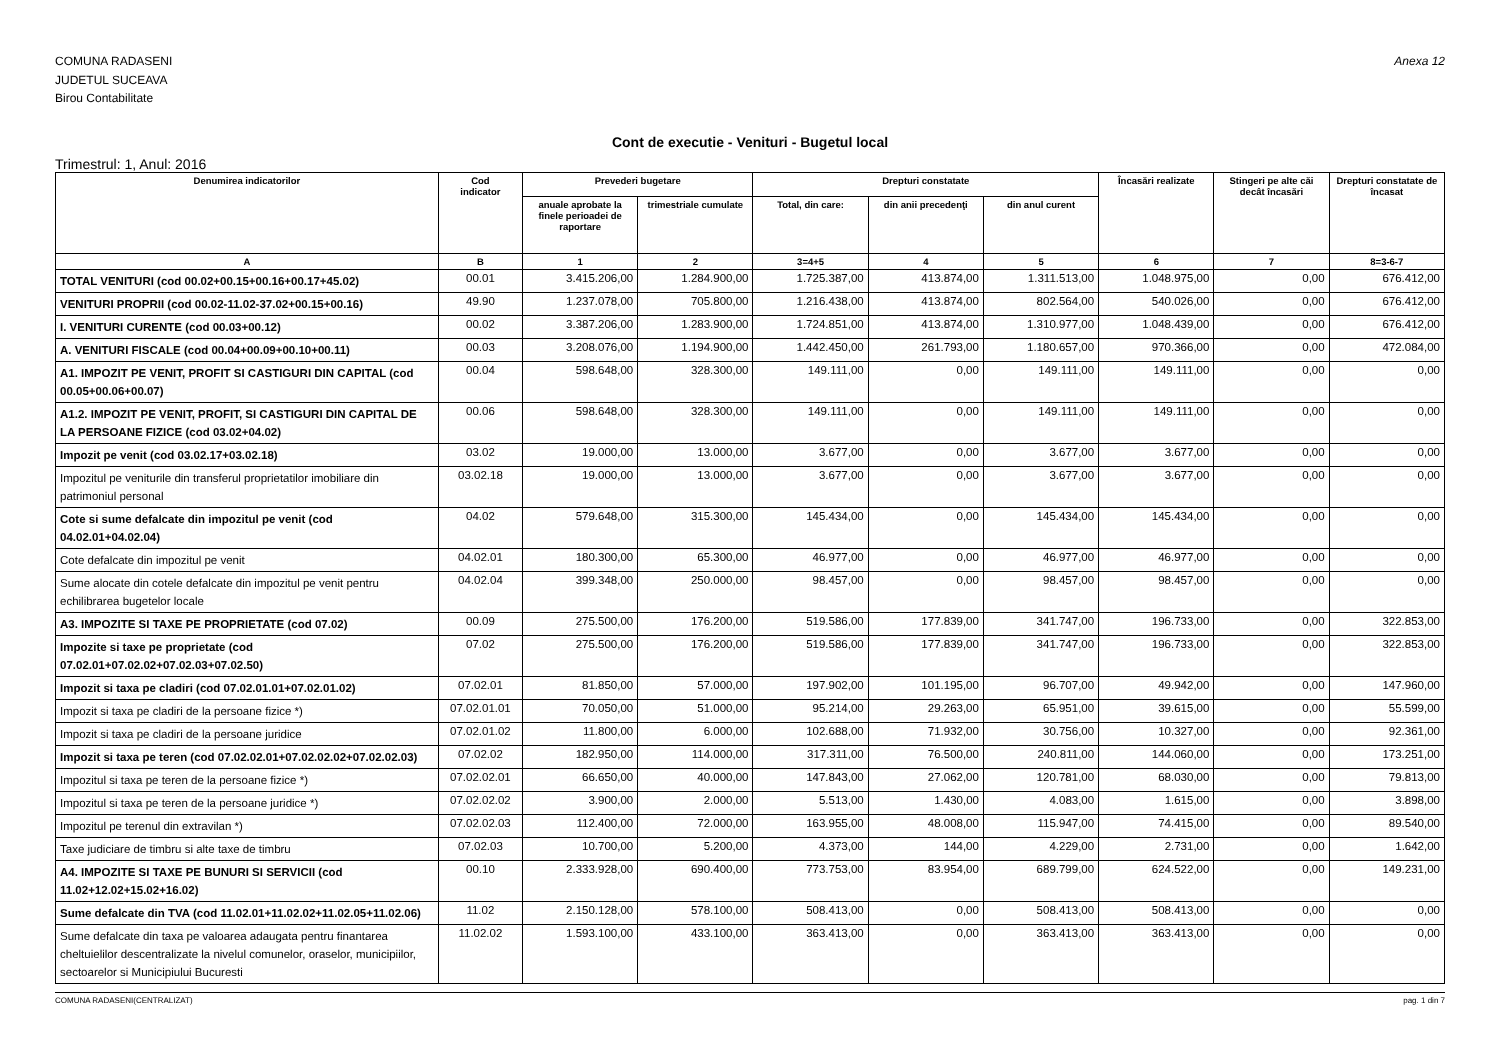COMUNA RADASENI
JUDETUL SUCEAVA
Birou Contabilitate
Anexa 12
Cont de executie - Venituri - Bugetul local
Trimestrul: 1, Anul: 2016
| Denumirea indicatorilor | Cod indicator | Prevederi bugetare | | Drepturi constatate | | | Încasări realizate | Stingeri pe alte căi decât încasări | Drepturi constatate de încasat |
| --- | --- | --- | --- | --- | --- | --- | --- | --- | --- |
| | | anuale aprobate la finele perioadei de raportare | trimestriale cumulate | Total, din care: | din anii precedenţi | din anul curent | | | |
| A | B | 1 | 2 | 3=4+5 | 4 | 5 | 6 | 7 | 8=3-6-7 |
| TOTAL VENITURI (cod 00.02+00.15+00.16+00.17+45.02) | 00.01 | 3.415.206,00 | 1.284.900,00 | 1.725.387,00 | 413.874,00 | 1.311.513,00 | 1.048.975,00 | 0,00 | 676.412,00 |
| VENITURI PROPRII (cod 00.02-11.02-37.02+00.15+00.16) | 49.90 | 1.237.078,00 | 705.800,00 | 1.216.438,00 | 413.874,00 | 802.564,00 | 540.026,00 | 0,00 | 676.412,00 |
| I. VENITURI CURENTE (cod 00.03+00.12) | 00.02 | 3.387.206,00 | 1.283.900,00 | 1.724.851,00 | 413.874,00 | 1.310.977,00 | 1.048.439,00 | 0,00 | 676.412,00 |
| A. VENITURI FISCALE (cod 00.04+00.09+00.10+00.11) | 00.03 | 3.208.076,00 | 1.194.900,00 | 1.442.450,00 | 261.793,00 | 1.180.657,00 | 970.366,00 | 0,00 | 472.084,00 |
| A1. IMPOZIT PE VENIT, PROFIT SI CASTIGURI DIN CAPITAL (cod 00.05+00.06+00.07) | 00.04 | 598.648,00 | 328.300,00 | 149.111,00 | 0,00 | 149.111,00 | 149.111,00 | 0,00 | 0,00 |
| A1.2. IMPOZIT PE VENIT, PROFIT, SI CASTIGURI DIN CAPITAL DE LA PERSOANE FIZICE (cod 03.02+04.02) | 00.06 | 598.648,00 | 328.300,00 | 149.111,00 | 0,00 | 149.111,00 | 149.111,00 | 0,00 | 0,00 |
| Impozit pe venit (cod 03.02.17+03.02.18) | 03.02 | 19.000,00 | 13.000,00 | 3.677,00 | 0,00 | 3.677,00 | 3.677,00 | 0,00 | 0,00 |
| Impozitul pe veniturile din transferul proprietatilor imobiliare din patrimoniul personal | 03.02.18 | 19.000,00 | 13.000,00 | 3.677,00 | 0,00 | 3.677,00 | 3.677,00 | 0,00 | 0,00 |
| Cote si sume defalcate din impozitul pe venit (cod 04.02.01+04.02.04) | 04.02 | 579.648,00 | 315.300,00 | 145.434,00 | 0,00 | 145.434,00 | 145.434,00 | 0,00 | 0,00 |
| Cote defalcate din impozitul pe venit | 04.02.01 | 180.300,00 | 65.300,00 | 46.977,00 | 0,00 | 46.977,00 | 46.977,00 | 0,00 | 0,00 |
| Sume alocate din cotele defalcate din impozitul pe venit pentru echilibrarea bugetelor locale | 04.02.04 | 399.348,00 | 250.000,00 | 98.457,00 | 0,00 | 98.457,00 | 98.457,00 | 0,00 | 0,00 |
| A3. IMPOZITE SI TAXE PE PROPRIETATE (cod 07.02) | 00.09 | 275.500,00 | 176.200,00 | 519.586,00 | 177.839,00 | 341.747,00 | 196.733,00 | 0,00 | 322.853,00 |
| Impozite si taxe pe proprietate (cod 07.02.01+07.02.02+07.02.03+07.02.50) | 07.02 | 275.500,00 | 176.200,00 | 519.586,00 | 177.839,00 | 341.747,00 | 196.733,00 | 0,00 | 322.853,00 |
| Impozit si taxa pe cladiri (cod 07.02.01.01+07.02.01.02) | 07.02.01 | 81.850,00 | 57.000,00 | 197.902,00 | 101.195,00 | 96.707,00 | 49.942,00 | 0,00 | 147.960,00 |
| Impozit si taxa pe cladiri de la persoane fizice *) | 07.02.01.01 | 70.050,00 | 51.000,00 | 95.214,00 | 29.263,00 | 65.951,00 | 39.615,00 | 0,00 | 55.599,00 |
| Impozit si taxa pe cladiri de la persoane juridice | 07.02.01.02 | 11.800,00 | 6.000,00 | 102.688,00 | 71.932,00 | 30.756,00 | 10.327,00 | 0,00 | 92.361,00 |
| Impozit si taxa pe teren (cod 07.02.02.01+07.02.02.02+07.02.02.03) | 07.02.02 | 182.950,00 | 114.000,00 | 317.311,00 | 76.500,00 | 240.811,00 | 144.060,00 | 0,00 | 173.251,00 |
| Impozitul si taxa pe teren de la persoane fizice *) | 07.02.02.01 | 66.650,00 | 40.000,00 | 147.843,00 | 27.062,00 | 120.781,00 | 68.030,00 | 0,00 | 79.813,00 |
| Impozitul si taxa pe teren de la persoane juridice *) | 07.02.02.02 | 3.900,00 | 2.000,00 | 5.513,00 | 1.430,00 | 4.083,00 | 1.615,00 | 0,00 | 3.898,00 |
| Impozitul pe terenul din extravilan *) | 07.02.02.03 | 112.400,00 | 72.000,00 | 163.955,00 | 48.008,00 | 115.947,00 | 74.415,00 | 0,00 | 89.540,00 |
| Taxe judiciare de timbru si alte taxe de timbru | 07.02.03 | 10.700,00 | 5.200,00 | 4.373,00 | 144,00 | 4.229,00 | 2.731,00 | 0,00 | 1.642,00 |
| A4. IMPOZITE SI TAXE PE BUNURI SI SERVICII (cod 11.02+12.02+15.02+16.02) | 00.10 | 2.333.928,00 | 690.400,00 | 773.753,00 | 83.954,00 | 689.799,00 | 624.522,00 | 0,00 | 149.231,00 |
| Sume defalcate din TVA (cod 11.02.01+11.02.02+11.02.05+11.02.06) | 11.02 | 2.150.128,00 | 578.100,00 | 508.413,00 | 0,00 | 508.413,00 | 508.413,00 | 0,00 | 0,00 |
| Sume defalcate din taxa pe valoarea adaugata pentru finantarea cheltuielilor descentralizate la nivelul comunelor, oraselor, municipiilor, sectoarelor si Municipiului Bucuresti | 11.02.02 | 1.593.100,00 | 433.100,00 | 363.413,00 | 0,00 | 363.413,00 | 363.413,00 | 0,00 | 0,00 |
COMUNA RADASENI(CENTRALIZAT) pag. 1 din 7